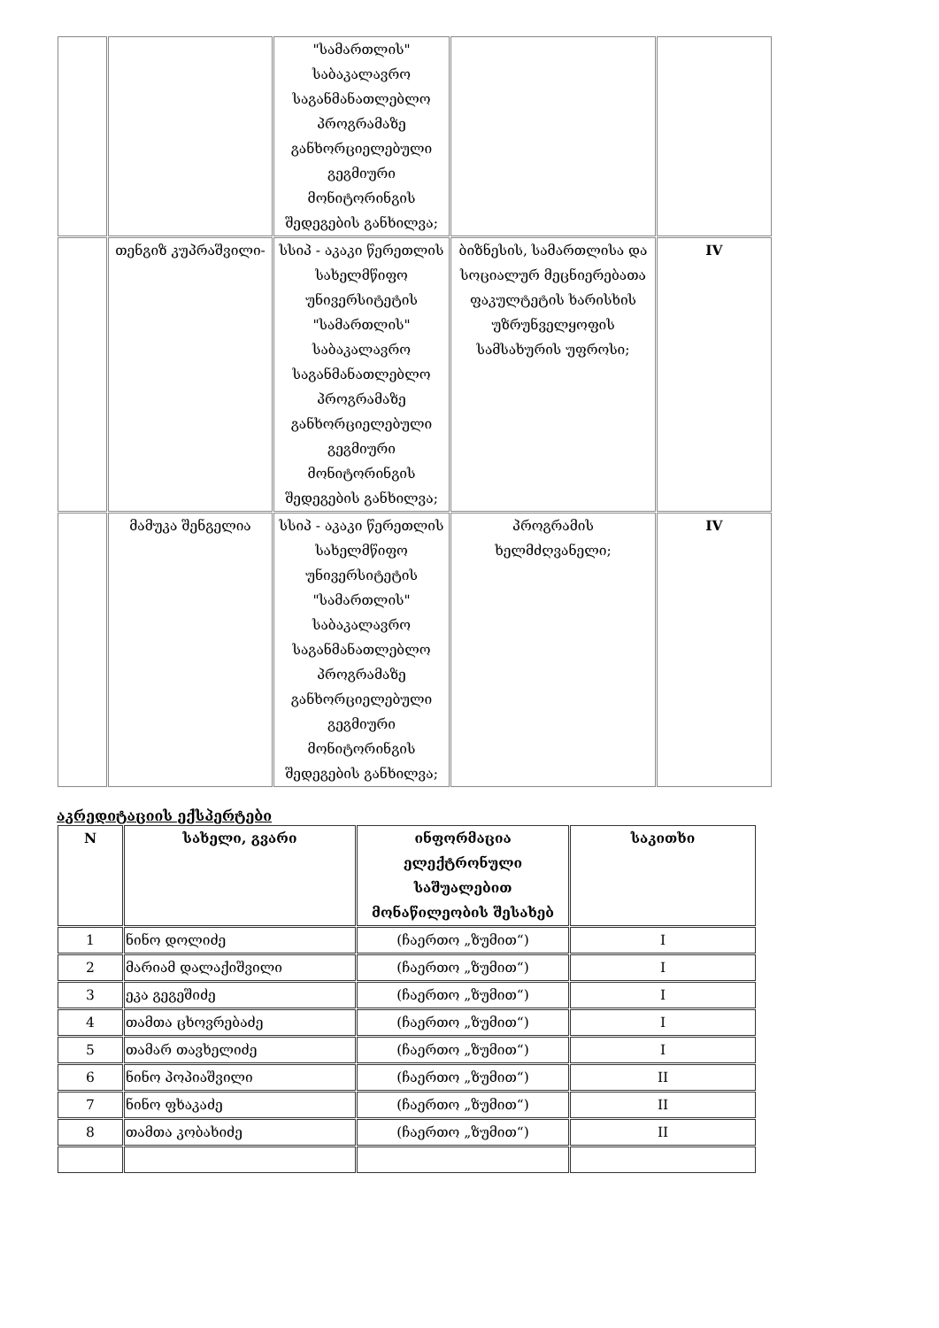| | | "სამართლის" საბაკალავრო საგანმანათლებლო პროგრამაზე განხორციელებული გეგმიური მონიტორინგის შედეგების განხილვა; | | |
| | თენგიზ კუპრაშვილი- | სსიპ - აკაკი წერეთლის სახელმწიფო უნივერსიტეტის "სამართლის" საბაკალავრო საგანმანათლებლო პროგრამაზე განხორციელებული გეგმიური მონიტორინგის შედეგების განხილვა; | ბიზნესის, სამართლისა და სოციალურ მეცნიერებათა ფაკულტეტის ხარისხის უზრუნველყოფის სამსახურის უფროსი; | IV |
| | მამუკა შენგელია | სსიპ - აკაკი წერეთლის სახელმწიფო უნივერსიტეტის "სამართლის" საბაკალავრო საგანმანათლებლო პროგრამაზე განხორციელებული გეგმიური მონიტორინგის შედეგების განხილვა; | პროგრამის ხელმძღვანელი; | IV |
აკრედიტაციის ექსპერტები
| N | სახელი, გვარი | ინფორმაცია ელექტრონული საშუალებით მონაწილეობის შესახებ | საკითხი |
| --- | --- | --- | --- |
| 1 | ნინო დოლიძე | (ჩაერთო „ზუმით“) | I |
| 2 | მარიამ დალაქიშვილი | (ჩაერთო „ზუმით“) | I |
| 3 | ეკა გეგეშიძე | (ჩაერთო „ზუმით“) | I |
| 4 | თამთა ცხოვრებაძე | (ჩაერთო „ზუმით“) | I |
| 5 | თამარ თავხელიძე | (ჩაერთო „ზუმით“) | I |
| 6 | ნინო პოპიაშვილი | (ჩაერთო „ზუმით“) | II |
| 7 | ნინო ფხაკაძე | (ჩაერთო „ზუმით“) | II |
| 8 | თამთა კობახიძე | (ჩაერთო „ზუმით“) | II |